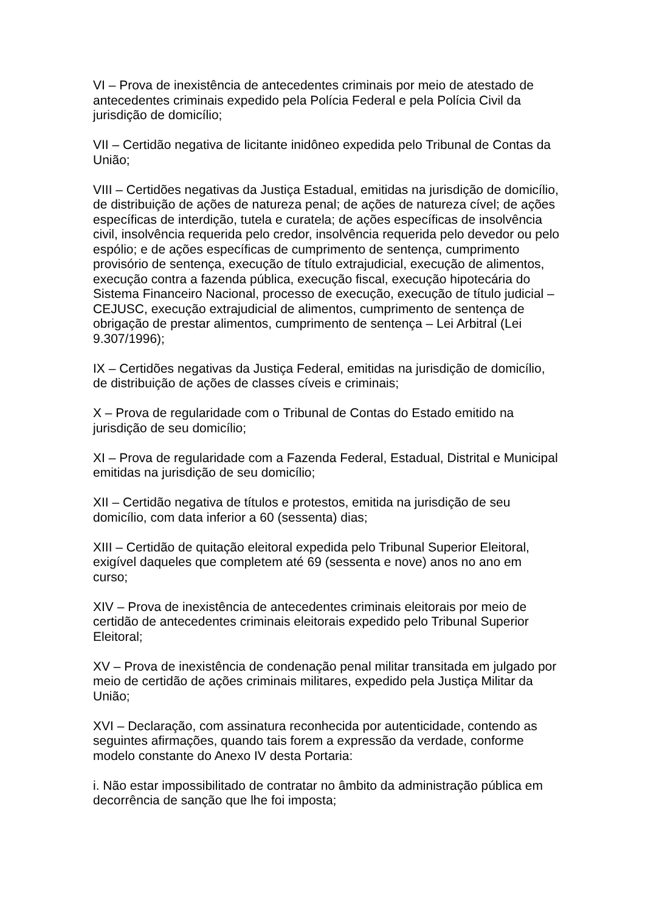VI – Prova de inexistência de antecedentes criminais por meio de atestado de antecedentes criminais expedido pela Polícia Federal e pela Polícia Civil da jurisdição de domicílio;
VII – Certidão negativa de licitante inidôneo expedida pelo Tribunal de Contas da União;
VIII – Certidões negativas da Justiça Estadual, emitidas na jurisdição de domicílio, de distribuição de ações de natureza penal; de ações de natureza cível; de ações específicas de interdição, tutela e curatela; de ações específicas de insolvência civil, insolvência requerida pelo credor, insolvência requerida pelo devedor ou pelo espólio; e de ações específicas de cumprimento de sentença, cumprimento provisório de sentença, execução de título extrajudicial, execução de alimentos, execução contra a fazenda pública, execução fiscal, execução hipotecária do Sistema Financeiro Nacional, processo de execução, execução de título judicial – CEJUSC, execução extrajudicial de alimentos, cumprimento de sentença de obrigação de prestar alimentos, cumprimento de sentença – Lei Arbitral (Lei 9.307/1996);
IX – Certidões negativas da Justiça Federal, emitidas na jurisdição de domicílio, de distribuição de ações de classes cíveis e criminais;
X – Prova de regularidade com o Tribunal de Contas do Estado emitido na jurisdição de seu domicílio;
XI – Prova de regularidade com a Fazenda Federal, Estadual, Distrital e Municipal emitidas na jurisdição de seu domicílio;
XII – Certidão negativa de títulos e protestos, emitida na jurisdição de seu domicílio, com data inferior a 60 (sessenta) dias;
XIII – Certidão de quitação eleitoral expedida pelo Tribunal Superior Eleitoral, exigível daqueles que completem até 69 (sessenta e nove) anos no ano em curso;
XIV – Prova de inexistência de antecedentes criminais eleitorais por meio de certidão de antecedentes criminais eleitorais expedido pelo Tribunal Superior Eleitoral;
XV – Prova de inexistência de condenação penal militar transitada em julgado por meio de certidão de ações criminais militares, expedido pela Justiça Militar da União;
XVI – Declaração, com assinatura reconhecida por autenticidade, contendo as seguintes afirmações, quando tais forem a expressão da verdade, conforme modelo constante do Anexo IV desta Portaria:
i. Não estar impossibilitado de contratar no âmbito da administração pública em decorrência de sanção que lhe foi imposta;